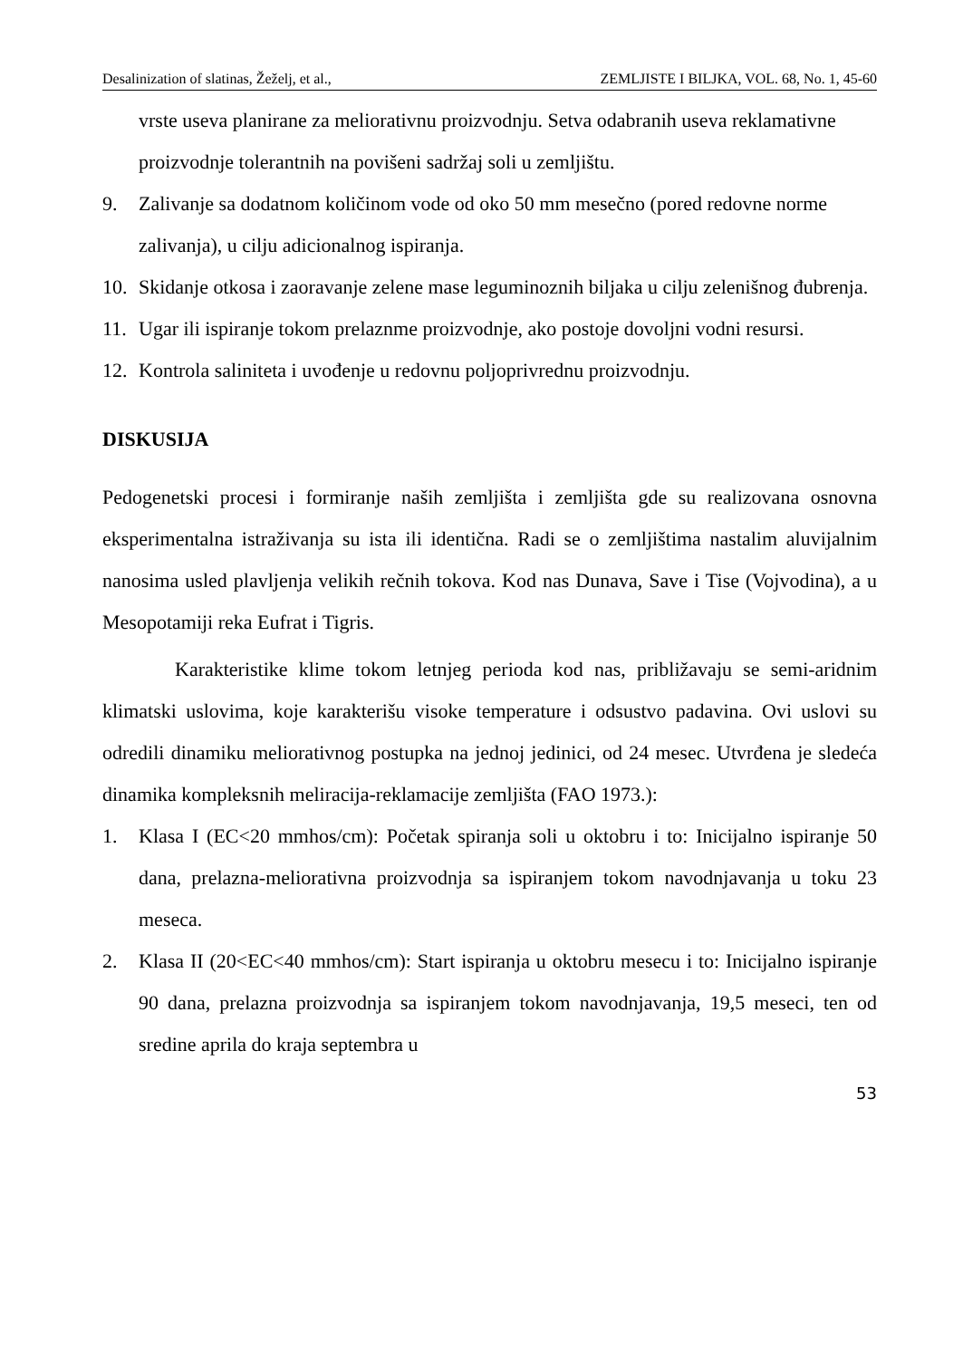Desalinization of slatinas, Žeželj, et al., ZEMLJISTE I BILJKA, VOL. 68, No. 1, 45-60
vrste useva planirane za meliorativnu proizvodnju. Setva odabranih useva reklamativne proizvodnje tolerantnih na povišeni sadržaj soli u zemljištu.
9. Zalivanje sa dodatnom količinom vode od oko 50 mm mesečno (pored redovne norme zalivanja), u cilju adicionalnog ispiranja.
10. Skidanje otkosa i zaoravanje zelene mase leguminoznih biljaka u cilju zelenišnog đubrenja.
11. Ugar ili ispiranje tokom prelaznme proizvodnje, ako postoje dovoljni vodni resursi.
12. Kontrola saliniteta i uvođenje u redovnu poljoprivrednu proizvodnju.
DISKUSIJA
Pedogenetski procesi i formiranje naših zemljišta i zemljišta gde su realizovana osnovna eksperimentalna istraživanja su ista ili identična. Radi se o zemljištima nastalim aluvijalnim nanosima usled plavljenja velikih rečnih tokova. Kod nas Dunava, Save i Tise (Vojvodina), a u Mesopotamiji reka Eufrat i Tigris.
Karakteristike klime tokom letnjeg perioda kod nas, približavaju se semi-aridnim klimatski uslovima, koje karakterišu visoke temperature i odsustvo padavina. Ovi uslovi su odredili dinamiku meliorativnog postupka na jednoj jedinici, od 24 mesec. Utvrđena je sledeća dinamika kompleksnih meliracija-reklamacije zemljišta (FAO 1973.):
1. Klasa I (EC<20 mmhos/cm): Početak spiranja soli u oktobru i to: Inicijalno ispiranje 50 dana, prelazna-meliorativna proizvodnja sa ispiranjem tokom navodnjavanja u toku 23 meseca.
2. Klasa II (20<EC<40 mmhos/cm): Start ispiranja u oktobru mesecu i to: Inicijalno ispiranje 90 dana, prelazna proizvodnja sa ispiranjem tokom navodnjavanja, 19,5 meseci, ten od sredine aprila do kraja septembra u
53